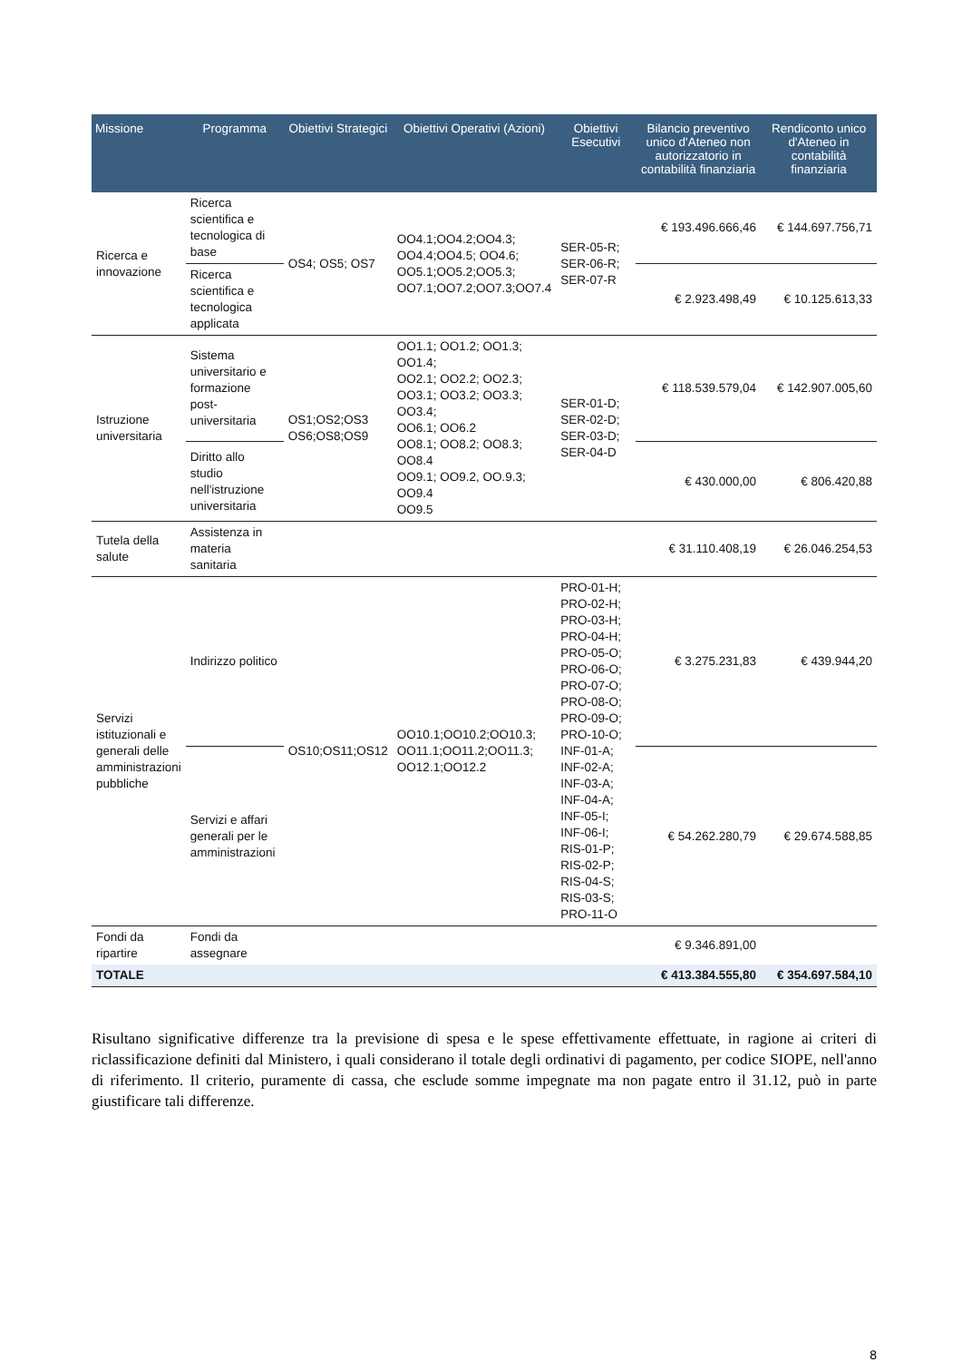| Missione | Programma | Obiettivi Strategici | Obiettivi Operativi (Azioni) | Obiettivi Esecutivi | Bilancio preventivo unico d'Ateneo non autorizzatorio in contabilità finanziaria | Rendiconto unico d'Ateneo in contabilità finanziaria |
| --- | --- | --- | --- | --- | --- | --- |
| Ricerca e innovazione | Ricerca scientifica e tecnologica di base | OS4; OS5; OS7 | OO4.1;OO4.2;OO4.3; OO4.4;OO4.5; OO4.6; OO5.1;OO5.2;OO5.3; OO7.1;OO7.2;OO7.3;OO7.4 | SER-05-R; SER-06-R; SER-07-R | € 193.496.666,46 | € 144.697.756,71 |
| | Ricerca scientifica e tecnologica applicata | | | | € 2.923.498,49 | € 10.125.613,33 |
| Istruzione universitaria | Sistema universitario e formazione post-universitaria | OS1;OS2;OS3 OS6;OS8;OS9 | OO1.1; OO1.2; OO1.3; OO1.4; OO2.1; OO2.2; OO2.3; OO3.1; OO3.2; OO3.3; OO3.4; OO6.1; OO6.2 OO8.1; OO8.2; OO8.3; OO8.4 OO9.1; OO9.2, OO.9.3; OO9.4 OO9.5 | SER-01-D; SER-02-D; SER-03-D; SER-04-D | € 118.539.579,04 | € 142.907.005,60 |
| | Diritto allo studio nell'istruzione universitaria | | | | € 430.000,00 | € 806.420,88 |
| Tutela della salute | Assistenza in materia sanitaria | | | | € 31.110.408,19 | € 26.046.254,53 |
| Servizi istituzionali e generali delle amministrazioni pubbliche | Indirizzo politico | OS10;OS11;OS12 | OO10.1;OO10.2;OO10.3; OO11.1;OO11.2;OO11.3; OO12.1;OO12.2 | PRO-01-H; PRO-02-H; PRO-03-H; PRO-04-H; PRO-05-O; PRO-06-O; PRO-07-O; PRO-08-O; PRO-09-O; PRO-10-O; INF-01-A; INF-02-A; INF-03-A; INF-04-A; INF-05-I; INF-06-I; RIS-01-P; RIS-02-P; RIS-04-S; RIS-03-S; PRO-11-O | € 3.275.231,83 | € 439.944,20 |
| | Servizi e affari generali per le amministrazioni | | | | € 54.262.280,79 | € 29.674.588,85 |
| Fondi da ripartire | Fondi da assegnare | | | | € 9.346.891,00 | |
| TOTALE | | | | | € 413.384.555,80 | € 354.697.584,10 |
Risultano significative differenze tra la previsione di spesa e le spese effettivamente effettuate, in ragione ai criteri di riclassificazione definiti dal Ministero, i quali considerano il totale degli ordinativi di pagamento, per codice SIOPE, nell'anno di riferimento. Il criterio, puramente di cassa, che esclude somme impegnate ma non pagate entro il 31.12, può in parte giustificare tali differenze.
8